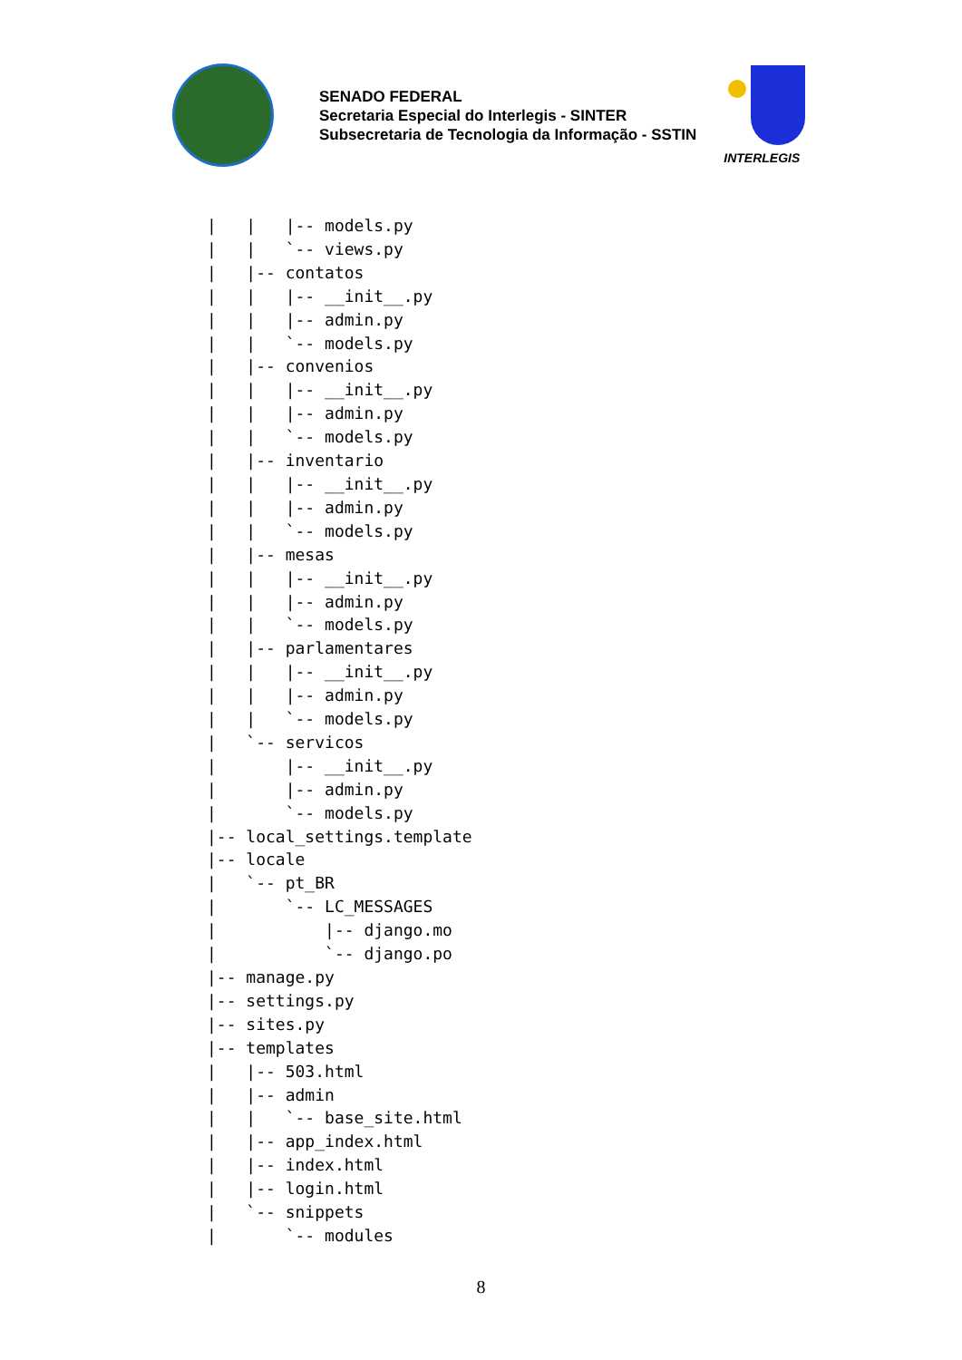SENADO FEDERAL
Secretaria Especial do Interlegis - SINTER
Subsecretaria de Tecnologia da Informação - SSTIN
INTERLEGIS
|   |   |-- models.py
|   |   `-- views.py
|   |-- contatos
|   |   |-- __init__.py
|   |   |-- admin.py
|   |   `-- models.py
|   |-- convenios
|   |   |-- __init__.py
|   |   |-- admin.py
|   |   `-- models.py
|   |-- inventario
|   |   |-- __init__.py
|   |   |-- admin.py
|   |   `-- models.py
|   |-- mesas
|   |   |-- __init__.py
|   |   |-- admin.py
|   |   `-- models.py
|   |-- parlamentares
|   |   |-- __init__.py
|   |   |-- admin.py
|   |   `-- models.py
|   `-- servicos
|       |-- __init__.py
|       |-- admin.py
|       `-- models.py
|-- local_settings.template
|-- locale
|   `-- pt_BR
|       `-- LC_MESSAGES
|           |-- django.mo
|           `-- django.po
|-- manage.py
|-- settings.py
|-- sites.py
|-- templates
|   |-- 503.html
|   |-- admin
|   |   `-- base_site.html
|   |-- app_index.html
|   |-- index.html
|   |-- login.html
|   `-- snippets
|       `-- modules
8